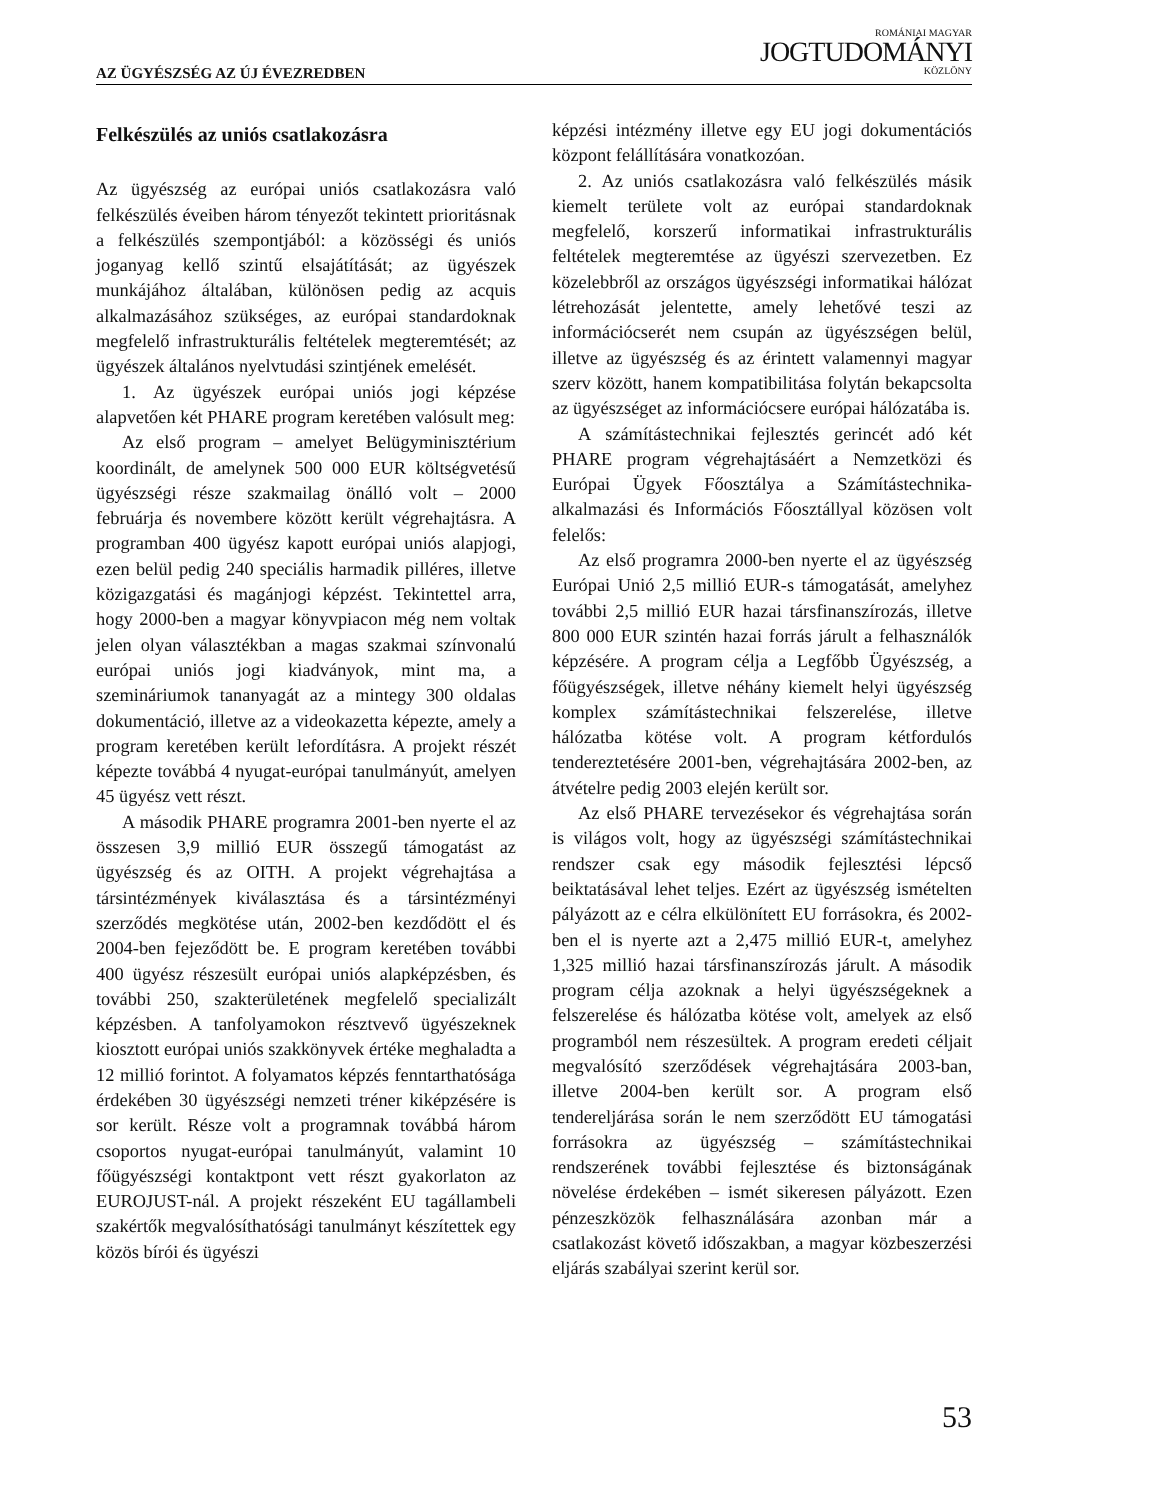AZ ÜGYÉSZSÉG AZ ÚJ ÉVEZREDBEN
ROMÁNIAI MAGYAR
JOGTUDOMÁNYI
KÖZLÖNY
Felkészülés az uniós csatlakozásra
Az ügyészség az európai uniós csatlakozásra való felkészülés éveiben három tényezőt tekintett prioritásnak a felkészülés szempontjából: a közösségi és uniós joganyag kellő szintű elsajátítását; az ügyészek munkájához általában, különösen pedig az acquis alkalmazásához szükséges, az európai standardoknak megfelelő infrastrukturális feltételek megteremtését; az ügyészek általános nyelvtudási szintjének emelését.
1. Az ügyészek európai uniós jogi képzése alapvetően két PHARE program keretében valósult meg:
Az első program – amelyet Belügyminisztérium koordinált, de amelynek 500 000 EUR költségvetésű ügyészségi része szakmailag önálló volt – 2000 februárja és novembere között került végrehajtásra. A programban 400 ügyész kapott európai uniós alapjogi, ezen belül pedig 240 speciális harmadik pilléres, illetve közigazgatási és magánjogi képzést. Tekintettel arra, hogy 2000-ben a magyar könyvpiacon még nem voltak jelen olyan választékban a magas szakmai színvonalú európai uniós jogi kiadványok, mint ma, a szemináriumok tananyagát az a mintegy 300 oldalas dokumentáció, illetve az a videokazetta képezte, amely a program keretében került lefordításra. A projekt részét képezte továbbá 4 nyugat-európai tanulmányút, amelyen 45 ügyész vett részt.
A második PHARE programra 2001-ben nyerte el az összesen 3,9 millió EUR összegű támogatást az ügyészség és az OITH. A projekt végrehajtása a társintézmények kiválasztása és a társintézményi szerződés megkötése után, 2002-ben kezdődött el és 2004-ben fejeződött be. E program keretében további 400 ügyész részesült európai uniós alapképzésben, és további 250, szakterületének megfelelő specializált képzésben. A tanfolyamokon résztvevő ügyészeknek kiosztott európai uniós szakkönyvek értéke meghaladta a 12 millió forintot. A folyamatos képzés fenntarthatósága érdekében 30 ügyészségi nemzeti tréner kiképzésére is sor került. Része volt a programnak továbbá három csoportos nyugat-európai tanulmányút, valamint 10 főügyészségi kontaktpont vett részt gyakorlaton az EUROJUST-nál. A projekt részeként EU tagállambeli szakértők megvalósíthatósági tanulmányt készítettek egy közös bírói és ügyészi
képzési intézmény illetve egy EU jogi dokumentációs központ felállítására vonatkozóan.
2. Az uniós csatlakozásra való felkészülés másik kiemelt területe volt az európai standardoknak megfelelő, korszerű informatikai infrastrukturális feltételek megteremtése az ügyészi szervezetben. Ez közelebbről az országos ügyészségi informatikai hálózat létrehozását jelentette, amely lehetővé teszi az információcserét nem csupán az ügyészségen belül, illetve az ügyészség és az érintett valamennyi magyar szerv között, hanem kompatibilitása folytán bekapcsolta az ügyészséget az információcsere európai hálózatába is.
A számítástechnikai fejlesztés gerincét adó két PHARE program végrehajtásáért a Nemzetközi és Európai Ügyek Főosztálya a Számítástechnika-alkalmazási és Információs Főosztállyal közösen volt felelős:
Az első programra 2000-ben nyerte el az ügyészség Európai Unió 2,5 millió EUR-s támogatását, amelyhez további 2,5 millió EUR hazai társfinanszírozás, illetve 800 000 EUR szintén hazai forrás járult a felhasználók képzésére. A program célja a Legfőbb Ügyészség, a főügyészségek, illetve néhány kiemelt helyi ügyészség komplex számítástechnikai felszerelése, illetve hálózatba kötése volt. A program kétfordulós tendereztetésére 2001-ben, végrehajtására 2002-ben, az átvételre pedig 2003 elején került sor.
Az első PHARE tervezésekor és végrehajtása során is világos volt, hogy az ügyészségi számítástechnikai rendszer csak egy második fejlesztési lépcső beiktatásával lehet teljes. Ezért az ügyészség ismételten pályázott az e célra elkülönített EU forrásokra, és 2002-ben el is nyerte azt a 2,475 millió EUR-t, amelyhez 1,325 millió hazai társfinanszírozás járult. A második program célja azoknak a helyi ügyészségeknek a felszerelése és hálózatba kötése volt, amelyek az első programból nem részesültek. A program eredeti céljait megvalósító szerződések végrehajtására 2003-ban, illetve 2004-ben került sor. A program első tendereljárása során le nem szerződött EU támogatási forrásokra az ügyészség – számítástechnikai rendszerének további fejlesztése és biztonságának növelése érdekében – ismét sikeresen pályázott. Ezen pénzeszközök felhasználására azonban már a csatlakozást követő időszakban, a magyar közbeszerzési eljárás szabályai szerint kerül sor.
53